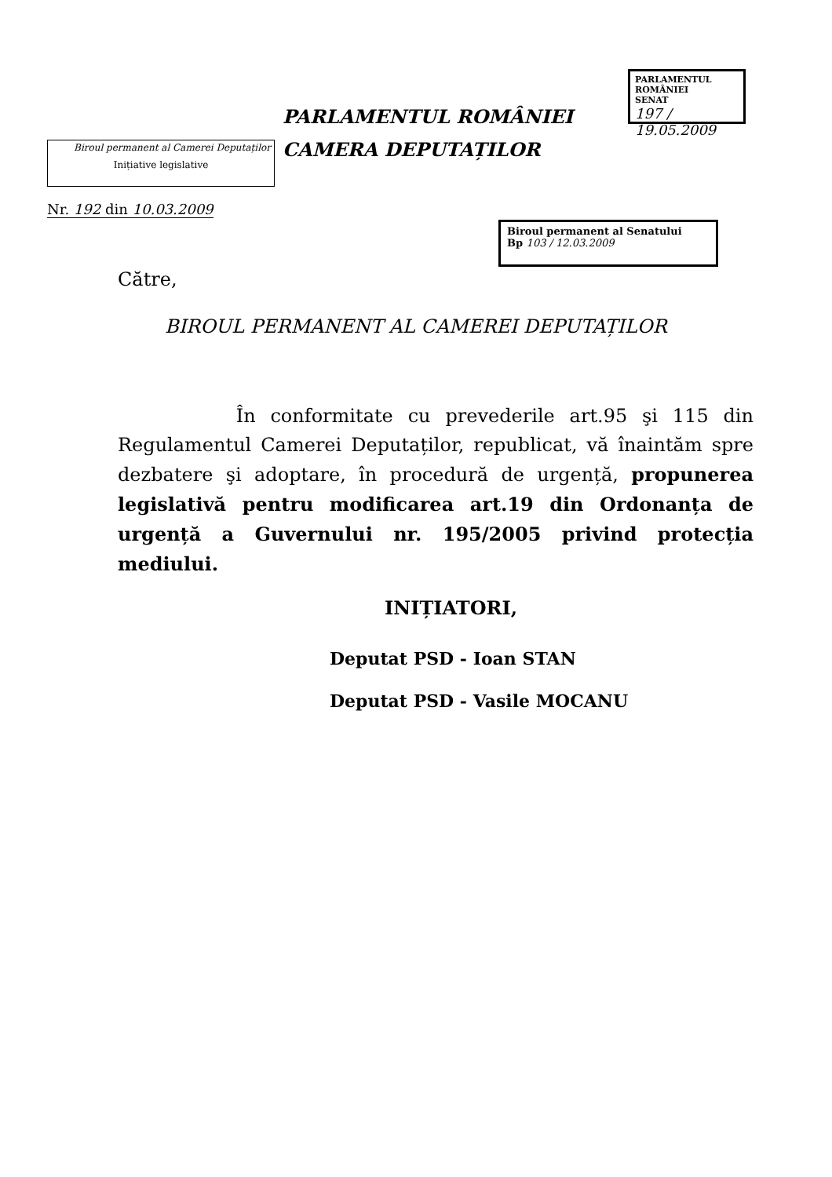PARLAMENTUL ROMÂNIEI
SENAT
197 / 19.05.2009
PARLAMENTUL ROMÂNIEI
CAMERA DEPUTAȚILOR
Biroul permanent al Camerei Deputaților
Inițiative legislative
Nr. 192 din 10.03.2009
Biroul permanent al Senatului
Bp 103 / 12.03.2009
Către,
BIROUL PERMANENT AL CAMEREI DEPUTAȚILOR
În conformitate cu prevederile art.95 şi 115 din Regulamentul Camerei Deputaților, republicat, vă înaintăm spre dezbatere şi adoptare, în procedură de urgență, propunerea legislativă pentru modificarea art.19 din Ordonanța de urgență a Guvernului nr. 195/2005 privind protecția mediului.
INIȚIATORI,
Deputat PSD - Ioan STAN
Deputat PSD - Vasile MOCANU